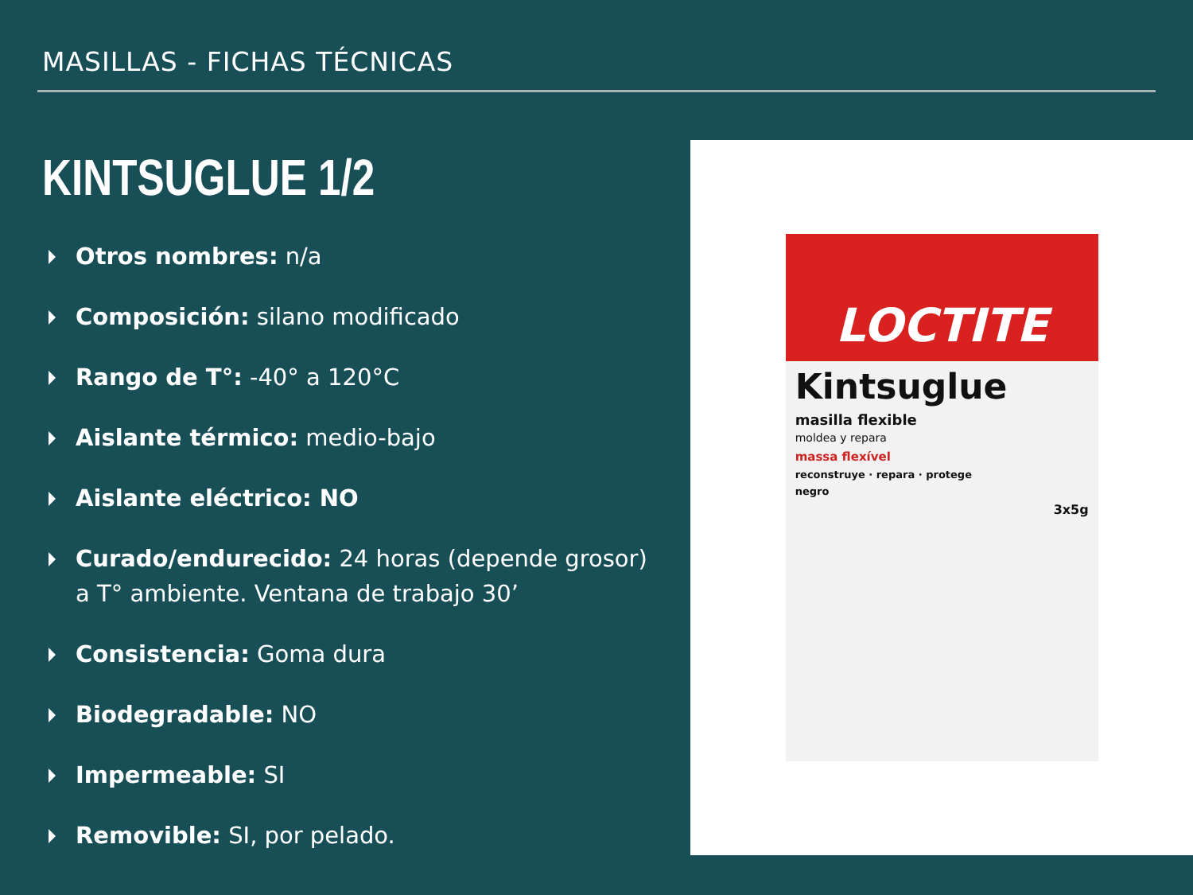MASILLAS - FICHAS TÉCNICAS
KINTSUGLUE 1/2
Otros nombres: n/a
Composición: silano modificado
Rango de T°: -40° a 120°C
Aislante térmico: medio-bajo
Aislante eléctrico: NO
Curado/endurecido: 24 horas (depende grosor) a T° ambiente. Ventana de trabajo 30’
Consistencia: Goma dura
Biodegradable: NO
Impermeable: SI
Removible: SI, por pelado.
LOCTITE
Kintsuglue
masilla flexible
moldea y repara
massa flexível
reconstruye · repara · protege
negro
3x5g